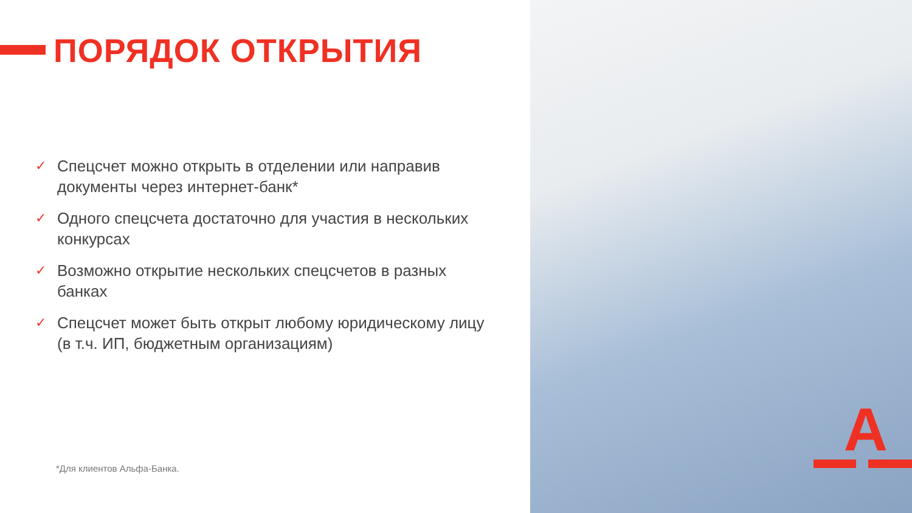ПОРЯДОК ОТКРЫТИЯ
✓ Спецсчет можно открыть в отделении или направив документы через интернет-банк*
✓ Одного спецсчета достаточно для участия в нескольких конкурсах
✓ Возможно открытие нескольких спецсчетов в разных банках
✓ Спецсчет может быть открыт любому юридическому лицу (в т.ч. ИП, бюджетным организациям)
*Для клиентов Альфа-Банка.
А